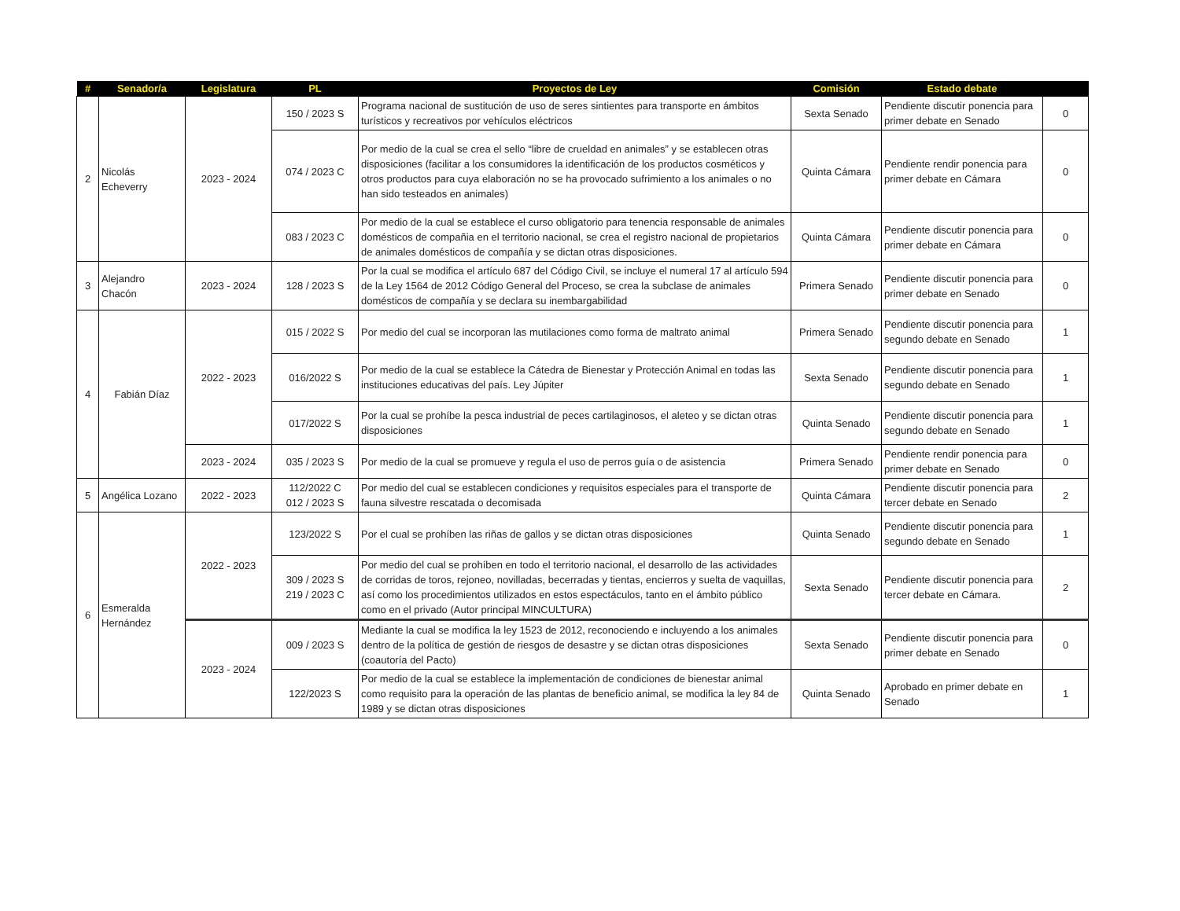| # | Senador/a | Legislatura | PL | Proyectos de Ley | Comisión | Estado debate | |
| --- | --- | --- | --- | --- | --- | --- | --- |
| 2 | Nicolás Echeverry | 2023 - 2024 | 150 / 2023 S | Programa nacional de sustitución de uso de seres sintientes para transporte en ámbitos turísticos y recreativos por vehículos eléctricos | Sexta Senado | Pendiente discutir ponencia para primer debate en Senado | 0 |
| | | | 074 / 2023 C | Por medio de la cual se crea el sello “libre de crueldad en animales” y se establecen otras disposiciones (facilitar a los consumidores la identificación de los productos cosméticos y otros productos para cuya elaboración no se ha provocado sufrimiento a los animales o no han sido testeados en animales) | Quinta Cámara | Pendiente rendir ponencia para primer debate en Cámara | 0 |
| | | | 083 / 2023 C | Por medio de la cual se establece el curso obligatorio para tenencia responsable de animales domésticos de compañia en el territorio nacional, se crea el registro nacional de propietarios de animales domésticos de compañía y se dictan otras disposiciones. | Quinta Cámara | Pendiente discutir ponencia para primer debate en Cámara | 0 |
| 3 | Alejandro Chacón | 2023 - 2024 | 128 / 2023 S | Por la cual se modifica el artículo 687 del Código Civil, se incluye el numeral 17 al artículo 594 de la Ley 1564 de 2012 Código General del Proceso, se crea la subclase de animales domésticos de compañía y se declara su inembargabilidad | Primera Senado | Pendiente discutir ponencia para primer debate en Senado | 0 |
| 4 | Fabián Díaz | 2022 - 2023 | 015 / 2022 S | Por medio del cual se incorporan las mutilaciones como forma de maltrato animal | Primera Senado | Pendiente discutir ponencia para segundo debate en Senado | 1 |
| | | | 016/2022 S | Por medio de la cual se establece la Cátedra de Bienestar y Protección Animal en todas las instituciones educativas del país. Ley Júpiter | Sexta Senado | Pendiente discutir ponencia para segundo debate en Senado | 1 |
| | | | 017/2022 S | Por la cual se prohíbe la pesca industrial de peces cartilaginosos, el aleteo y se dictan otras disposiciones | Quinta Senado | Pendiente discutir ponencia para segundo debate en Senado | 1 |
| | | 2023 - 2024 | 035 / 2023 S | Por medio de la cual se promueve y regula el uso de perros guía o de asistencia | Primera Senado | Pendiente rendir ponencia para primer debate en Senado | 0 |
| 5 | Angélica Lozano | 2022 - 2023 | 112/2022 C 012 / 2023 S | Por medio del cual se establecen condiciones y requisitos especiales para el transporte de fauna silvestre rescatada o decomisada | Quinta Cámara | Pendiente discutir ponencia para tercer debate en Senado | 2 |
| 6 | Esmeralda Hernández | 2022 - 2023 | 123/2022 S | Por el cual se prohíben las riñas de gallos y se dictan otras disposiciones | Quinta Senado | Pendiente discutir ponencia para segundo debate en Senado | 1 |
| | | | 309 / 2023 S 219 / 2023 C | Por medio del cual se prohíben en todo el territorio nacional, el desarrollo de las actividades de corridas de toros, rejoneo, novilladas, becerradas y tientas, encierros y suelta de vaquillas, así como los procedimientos utilizados en estos espectáculos, tanto en el ámbito público como en el privado (Autor principal MINCULTURA) | Sexta Senado | Pendiente discutir ponencia para tercer debate en Cámara. | 2 |
| | | 2023 - 2024 | 009 / 2023 S | Mediante la cual se modifica la ley 1523 de 2012, reconociendo e incluyendo a los animales dentro de la política de gestión de riesgos de desastre y se dictan otras disposiciones (coautoría del Pacto) | Sexta Senado | Pendiente discutir ponencia para primer debate en Senado | 0 |
| | | | 122/2023 S | Por medio de la cual se establece la implementación de condiciones de bienestar animal como requisito para la operación de las plantas de beneficio animal, se modifica la ley 84 de 1989 y se dictan otras disposiciones | Quinta Senado | Aprobado en primer debate en Senado | 1 |